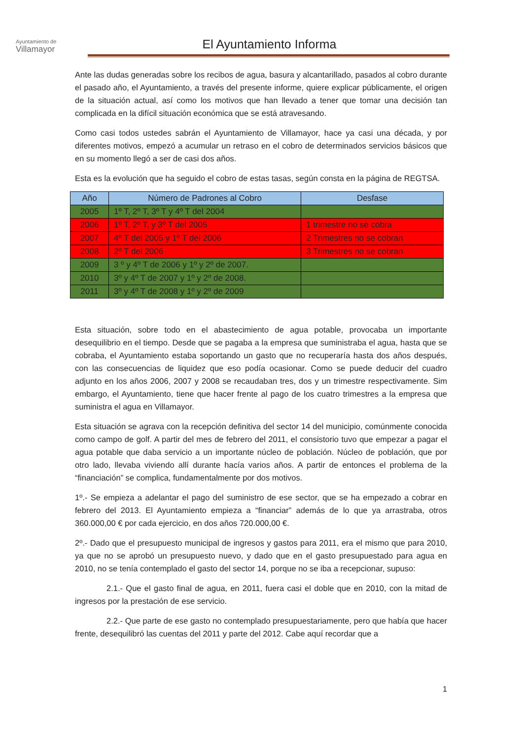Ayuntamiento de
Villamayor
El Ayuntamiento Informa
Ante las dudas generadas sobre los recibos de agua, basura y alcantarillado, pasados al cobro durante el pasado año, el Ayuntamiento, a través del presente informe, quiere explicar públicamente, el origen de la situación actual, así como los motivos que han llevado a tener que tomar una decisión tan complicada en la difícil situación económica que se está atravesando.
Como casi todos ustedes sabrán el Ayuntamiento de Villamayor, hace ya casi una década, y por diferentes motivos, empezó a acumular un retraso en el cobro de determinados servicios básicos que en su momento llegó a ser de casi dos años.
Esta es la evolución que ha seguido el cobro de estas tasas, según consta en la página de REGTSA.
| Año | Número de Padrones al Cobro | Desfase |
| --- | --- | --- |
| 2005 | 1º T, 2º T, 3º T y 4º T del 2004 | |
| 2006 | 1º T, 2º T, y 3º T del 2005 | 1 trimestre no se cobra |
| 2007 | 4º T del 2005 y 1º T del 2006 | 2 Trimestres no se cobran |
| 2008 | 2º T del 2006 | 3 Trimestres no se cobran |
| 2009 | 3 º y 4º T de 2006 y 1º y 2º de 2007. | |
| 2010 | 3º y 4º T de 2007 y 1º y 2º de 2008. | |
| 2011 | 3º y 4º T de 2008 y 1º y 2º de 2009 | |
Esta situación, sobre todo en el abastecimiento de agua potable, provocaba un importante desequilibrio en el tiempo. Desde que se pagaba a la empresa que suministraba el agua, hasta que se cobraba, el Ayuntamiento estaba soportando un gasto que no recuperaría hasta dos años después, con las consecuencias de liquidez que eso podía ocasionar. Como se puede deducir del cuadro adjunto en los años 2006, 2007 y 2008 se recaudaban tres, dos y un trimestre respectivamente. Sim embargo, el Ayuntamiento, tiene que hacer frente al pago de los cuatro trimestres a la empresa que suministra el agua en Villamayor.
Esta situación se agrava con la recepción definitiva del sector 14 del municipio, comúnmente conocida como campo de golf. A partir del mes de febrero del 2011, el consistorio tuvo que empezar a pagar el agua potable que daba servicio a un importante núcleo de población. Núcleo de población, que por otro lado, llevaba viviendo allí durante hacía varios años. A partir de entonces el problema de la “financiación” se complica, fundamentalmente por dos motivos.
1º.- Se empieza a adelantar el pago del suministro de ese sector, que se ha empezado a cobrar en febrero del 2013. El Ayuntamiento empieza a “financiar” además de lo que ya arrastraba, otros 360.000,00 € por cada ejercicio, en dos años 720.000,00 €.
2º.- Dado que el presupuesto municipal de ingresos y gastos para 2011, era el mismo que para 2010, ya que no se aprobó un presupuesto nuevo, y dado que en el gasto presupuestado para agua en 2010, no se tenía contemplado el gasto del sector 14, porque no se iba a recepcionar, supuso:
2.1.- Que el gasto final de agua, en 2011, fuera casi el doble que en 2010, con la mitad de ingresos por la prestación de ese servicio.
2.2.- Que parte de ese gasto no contemplado presupuestariamente, pero que había que hacer frente, desequilibró las cuentas del 2011 y parte del 2012. Cabe aquí recordar que a
1